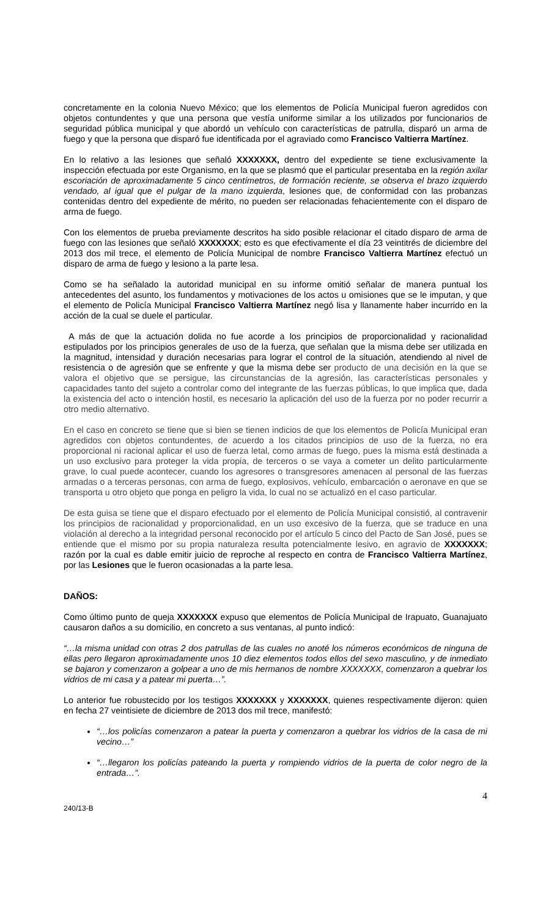concretamente en la colonia Nuevo México; que los elementos de Policía Municipal fueron agredidos con objetos contundentes y que una persona que vestía uniforme similar a los utilizados por funcionarios de seguridad pública municipal y que abordó un vehículo con características de patrulla, disparó un arma de fuego y que la persona que disparó fue identificada por el agraviado como Francisco Valtierra Martínez.
En lo relativo a las lesiones que señaló XXXXXXX, dentro del expediente se tiene exclusivamente la inspección efectuada por este Organismo, en la que se plasmó que el particular presentaba en la región axilar escoriación de aproximadamente 5 cinco centímetros, de formación reciente, se observa el brazo izquierdo vendado, al igual que el pulgar de la mano izquierda, lesiones que, de conformidad con las probanzas contenidas dentro del expediente de mérito, no pueden ser relacionadas fehacientemente con el disparo de arma de fuego.
Con los elementos de prueba previamente descritos ha sido posible relacionar el citado disparo de arma de fuego con las lesiones que señaló XXXXXXX; esto es que efectivamente el día 23 veintitrés de diciembre del 2013 dos mil trece, el elemento de Policía Municipal de nombre Francisco Valtierra Martínez efectuó un disparo de arma de fuego y lesiono a la parte lesa.
Como se ha señalado la autoridad municipal en su informe omitió señalar de manera puntual los antecedentes del asunto, los fundamentos y motivaciones de los actos u omisiones que se le imputan, y que el elemento de Policía Municipal Francisco Valtierra Martínez negó lisa y llanamente haber incurrido en la acción de la cual se duele el particular.
A más de que la actuación dolida no fue acorde a los principios de proporcionalidad y racionalidad estipulados por los principios generales de uso de la fuerza, que señalan que la misma debe ser utilizada en la magnitud, intensidad y duración necesarias para lograr el control de la situación, atendiendo al nivel de resistencia o de agresión que se enfrente y que la misma debe ser producto de una decisión en la que se valora el objetivo que se persigue, las circunstancias de la agresión, las características personales y capacidades tanto del sujeto a controlar como del integrante de las fuerzas públicas, lo que implica que, dada la existencia del acto o intención hostil, es necesario la aplicación del uso de la fuerza por no poder recurrir a otro medio alternativo.
En el caso en concreto se tiene que si bien se tienen indicios de que los elementos de Policía Municipal eran agredidos con objetos contundentes, de acuerdo a los citados principios de uso de la fuerza, no era proporcional ni racional aplicar el uso de fuerza letal, como armas de fuego, pues la misma está destinada a un uso exclusivo para proteger la vida propia, de terceros o se vaya a cometer un delito particularmente grave, lo cual puede acontecer, cuando los agresores o transgresores amenacen al personal de las fuerzas armadas o a terceras personas, con arma de fuego, explosivos, vehículo, embarcación o aeronave en que se transporta u otro objeto que ponga en peligro la vida, lo cual no se actualizó en el caso particular.
De esta guisa se tiene que el disparo efectuado por el elemento de Policía Municipal consistió, al contravenir los principios de racionalidad y proporcionalidad, en un uso excesivo de la fuerza, que se traduce en una violación al derecho a la integridad personal reconocido por el artículo 5 cinco del Pacto de San José, pues se entiende que el mismo por su propia naturaleza resulta potencialmente lesivo, en agravio de XXXXXXX; razón por la cual es dable emitir juicio de reproche al respecto en contra de Francisco Valtierra Martínez, por las Lesiones que le fueron ocasionadas a la parte lesa.
DAÑOS:
Como último punto de queja XXXXXXX expuso que elementos de Policía Municipal de Irapuato, Guanajuato causaron daños a su domicilio, en concreto a sus ventanas, al punto indicó:
“…la misma unidad con otras 2 dos patrullas de las cuales no anoté los números económicos de ninguna de ellas pero llegaron aproximadamente unos 10 diez elementos todos ellos del sexo masculino, y de inmediato se bajaron y comenzaron a golpear a uno de mis hermanos de nombre XXXXXXX, comenzaron a quebrar los vidrios de mi casa y a patear mi puerta…”.
Lo anterior fue robustecido por los testigos XXXXXXX y XXXXXXX, quienes respectivamente dijeron: quien en fecha 27 veintisiete de diciembre de 2013 dos mil trece, manifestó:
“…los policías comenzaron a patear la puerta y comenzaron a quebrar los vidrios de la casa de mi vecino…”
“…llegaron los policías pateando la puerta y rompiendo vidrios de la puerta de color negro de la entrada…”.
4
240/13-B